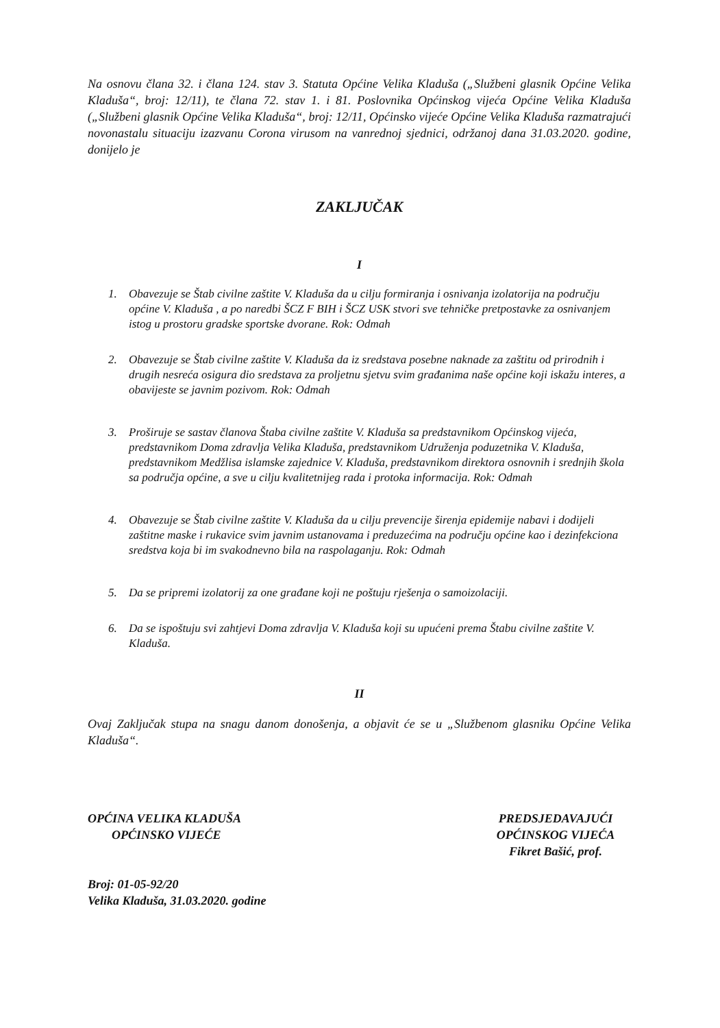Na osnovu člana 32. i člana 124. stav 3. Statuta Općine Velika Kladuša („Službeni glasnik Općine Velika Kladuša“, broj: 12/11), te člana 72. stav 1. i 81. Poslovnika Općinskog vijeća Općine Velika Kladuša („Službeni glasnik Općine Velika Kladuša“, broj: 12/11, Općinsko vijeće Općine Velika Kladuša razmatrajući novonastalu situaciju izazvanu Corona virusom na vanrednoj sjednici, održanoj dana 31.03.2020. godine, donijelo je
ZAKLJUČAK
I
1. Obavezuje se Štab civilne zaštite V. Kladuša da u cilju formiranja i osnivanja izolatorija na području općine V. Kladuša , a po naredbi ŠCZ F BIH i ŠCZ USK stvori sve tehničke pretpostavke za osnivanjem istog u prostoru gradske sportske dvorane. Rok: Odmah
2. Obavezuje se Štab civilne zaštite V. Kladuša da iz sredstava posebne naknade za zaštitu od prirodnih i drugih nesreća osigura dio sredstava za proljetnu sjetvu svim građanima naše općine koji iskažu interes, a obavijeste se javnim pozivom. Rok: Odmah
3. Proširuje se sastav članova Štaba civilne zaštite V. Kladuša sa predstavnikom Općinskog vijeća, predstavnikom Doma zdravlja Velika Kladuša, predstavnikom Udruženja poduzetnika V. Kladuša, predstavnikom Medžlisa islamske zajednice V. Kladuša, predstavnikom direktora osnovnih i srednjih škola sa područja općine, a sve u cilju kvalitetnijeg rada i protoka informacija. Rok: Odmah
4. Obavezuje se Štab civilne zaštite V. Kladuša da u cilju prevencije širenja epidemije nabavi i dodijeli zaštitne maske i rukavice svim javnim ustanovama i preduzećima na području općine kao i dezinfekciona sredstva koja bi im svakodnevno bila na raspolaganju. Rok: Odmah
5. Da se pripremi izolatorij za one građane koji ne poštuju rješenja o samoizolaciji.
6. Da se ispoštuju svi zahtjevi Doma zdravlja V. Kladuša koji su upućeni prema Štabu civilne zaštite V. Kladuša.
II
Ovaj Zaključak stupa na snagu danom donošenja, a objavit će se u „Službenom glasniku Općine Velika Kladuša“.
OPĆINA VELIKA KLADUŠA
OPĆINSKO VIJEĆE
Broj: 01-05-92/20
Velika Kladuša, 31.03.2020. godine
PREDSJEDAVAJUĆI
OPĆINSKOG VIJEĆA
Fikret Bašić, prof.